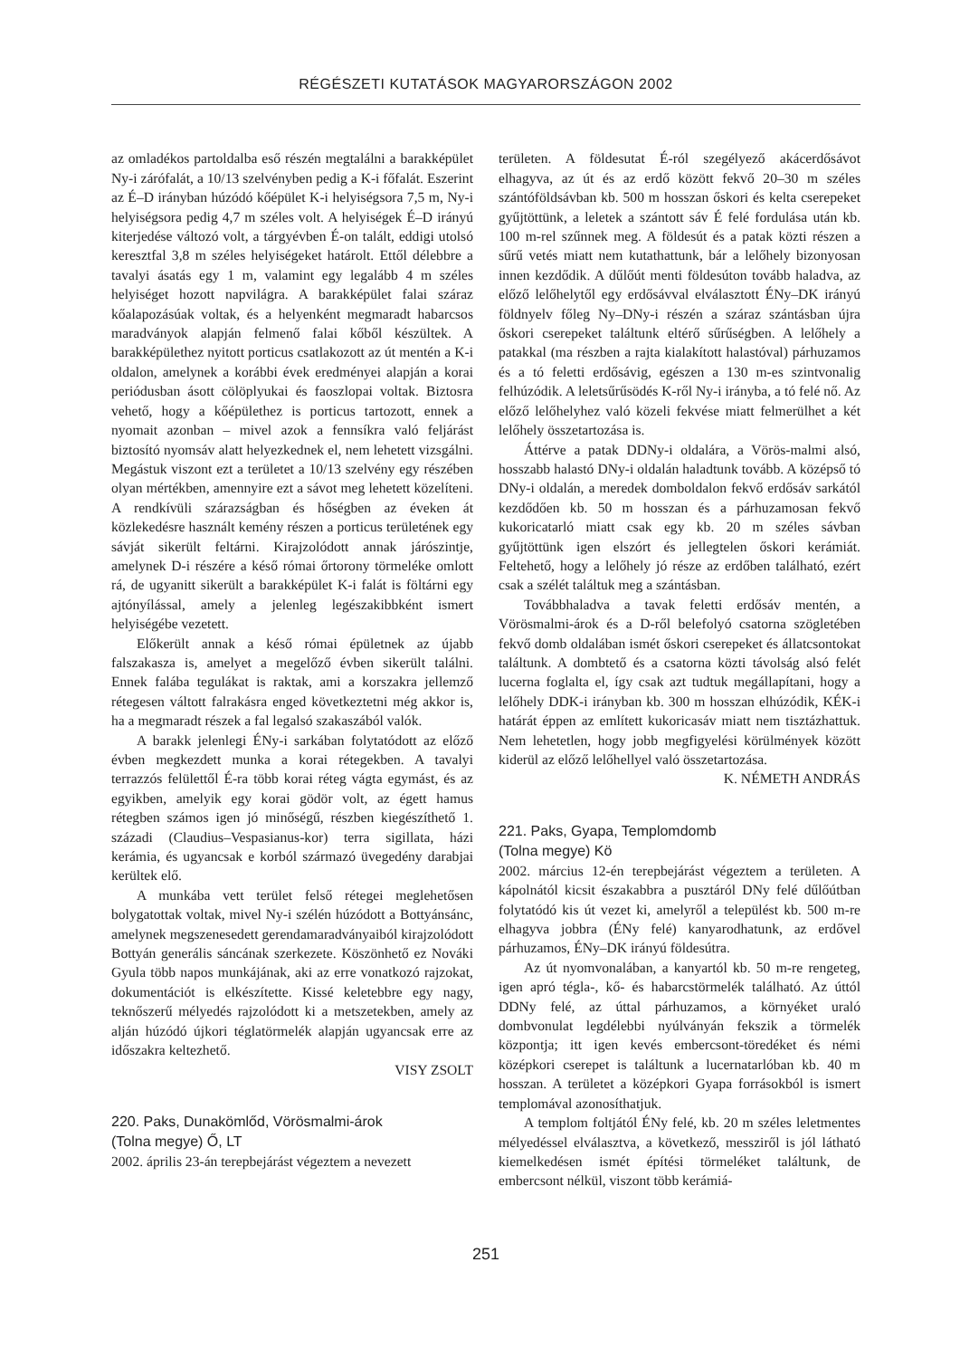RÉGÉSZETI KUTATÁSOK MAGYARORSZÁGON 2002
az omladékos partoldalba eső részén megtalálni a barakképület Ny-i zárófalát, a 10/13 szelvényben pedig a K-i főfalát. Eszerint az É–D irányban húzódó kőépület K-i helyiségsora 7,5 m, Ny-i helyiségsora pedig 4,7 m széles volt. A helyiségek É–D irányú kiterjedése változó volt, a tárgyévben É-on talált, eddigi utolsó keresztfal 3,8 m széles helyiségeket határolt. Ettől délebbre a tavalyi ásatás egy 1 m, valamint egy legalább 4 m széles helyiséget hozott napvilágra. A barakképület falai száraz kőalapozásúak voltak, és a helyenként megmaradt habarcsos maradványok alapján felmenő falai kőből készültek. A barakképülethez nyitott porticus csatlakozott az út mentén a K-i oldalon, amelynek a korábbi évek eredményei alapján a korai periódusban ásott cölöplyukai és faoszlopai voltak. Biztosra vehető, hogy a kőépülethez is porticus tartozott, ennek a nyomait azonban – mivel azok a fennsíkra való feljárást biztosító nyomsáv alatt helyezkednek el, nem lehetett vizsgálni. Megástuk viszont ezt a területet a 10/13 szelvény egy részében olyan mértékben, amennyire ezt a sávot meg lehetett közelíteni. A rendkívüli szárazságban és hőségben az éveken át közlekedésre használt kemény részen a porticus területének egy sávját sikerült feltárni. Kirajzolódott annak járószintje, amelynek D-i részére a késő római őrtorony törmeléke omlott rá, de ugyanitt sikerült a barakképület K-i falát is föltárni egy ajtónyílással, amely a jelenleg legészakibbként ismert helyiségébe vezetett.
Előkerült annak a késő római épületnek az újabb falszakasza is, amelyet a megelőző évben sikerült találni. Ennek falába tegulákat is raktak, ami a korszakra jellemző rétegesen váltott falrakásra enged következtetni még akkor is, ha a megmaradt részek a fal legalsó szakaszából valók.
A barakk jelenlegi ÉNy-i sarkában folytatódott az előző évben megkezdett munka a korai rétegekben. A tavalyi terrazzós felülettől É-ra több korai réteg vágta egymást, és az egyikben, amelyik egy korai gödör volt, az égett hamus rétegben számos igen jó minőségű, részben kiegészíthető 1. századi (Claudius–Vespasianus-kor) terra sigillata, házi kerámia, és ugyancsak e korból származó üvegedény darabjai kerültek elő.
A munkába vett terület felső rétegei meglehetősen bolygatottak voltak, mivel Ny-i szélén húzódott a Bottyánsánc, amelynek megszenesedett gerendamaradványaiból kirajzolódott Bottyán generális sáncának szerkezete. Köszönhető ez Nováki Gyula több napos munkájának, aki az erre vonatkozó rajzokat, dokumentációt is elkészítette. Kissé keletebbre egy nagy, teknőszerű mélyedés rajzolódott ki a metszetekben, amely az alján húzódó újkori téglatörmelék alapján ugyancsak erre az időszakra keltezhető.
VISY ZSOLT
220. Paks, Dunakömlőd, Vörösmalmi-árok
(Tolna megye) Ő, LT
2002. április 23-án terepbejárást végeztem a nevezett
területen. A földesutat É-ról szegélyező akácerdősávot elhagyva, az út és az erdő között fekvő 20–30 m széles szántóföldsávban kb. 500 m hosszan őskori és kelta cserepeket gyűjtöttünk, a leletek a szántott sáv É felé fordulása után kb. 100 m-rel szűnnek meg. A földesút és a patak közti részen a sűrű vetés miatt nem kutathattunk, bár a lelőhely bizonyosan innen kezdődik. A dűlőút menti földesúton tovább haladva, az előző lelőhelytől egy erdősávval elválasztott ÉNy–DK irányú földnyelv főleg Ny–DNy-i részén a száraz szántásban újra őskori cserepeket találtunk eltérő sűrűségben. A lelőhely a patakkal (ma részben a rajta kialakított halastóval) párhuzamos és a tó feletti erdősávig, egészen a 130 m-es szintvonalig felhúzódik. A leletsűrűsödés K-ről Ny-i irányba, a tó felé nő. Az előző lelőhelyhez való közeli fekvése miatt felmerülhet a két lelőhely összetartozása is.
Áttérve a patak DDNy-i oldalára, a Vörös-malmi alsó, hosszabb halastó DNy-i oldalán haladtunk tovább. A középső tó DNy-i oldalán, a meredek domboldalon fekvő erdősáv sarkától kezdődően kb. 50 m hosszan és a párhuzamosan fekvő kukoricatarló miatt csak egy kb. 20 m széles sávban gyűjtöttünk igen elszórt és jellegtelen őskori kerámiát. Feltehető, hogy a lelőhely jó része az erdőben található, ezért csak a szélét találtuk meg a szántásban.
Továbbhaladva a tavak feletti erdősáv mentén, a Vörösmalmi-árok és a D-ről belefolyó csatorna szögletében fekvő domb oldalában ismét őskori cserepeket és állatcsontokat találtunk. A dombtető és a csatorna közti távolság alsó felét lucerna foglalta el, így csak azt tudtuk megállapítani, hogy a lelőhely DDK-i irányban kb. 300 m hosszan elhúzódik, KÉK-i határát éppen az említett kukoricasáv miatt nem tisztázhattuk. Nem lehetetlen, hogy jobb megfigyelési körülmények között kiderül az előző lelőhellyel való összetartozása.
K. NÉMETH ANDRÁS
221. Paks, Gyapa, Templomdomb
(Tolna megye) Kö
2002. március 12-én terepbejárást végeztem a területen. A kápolnától kicsit északabbra a pusztáról DNy felé dűlőútban folytatódó kis út vezet ki, amelyről a települést kb. 500 m-re elhagyva jobbra (ÉNy felé) kanyarodhatunk, az erdővel párhuzamos, ÉNy–DK irányú földesútra.
Az út nyomvonalában, a kanyartól kb. 50 m-re rengeteg, igen apró tégla-, kő- és habarcstörmelék található. Az úttól DDNy felé, az úttal párhuzamos, a környéket uraló dombvonulat legdélebbi nyúlványán fekszik a törmelék központja; itt igen kevés embercsont-töredéket és némi középkori cserepet is találtunk a lucernatarlóban kb. 40 m hosszan. A területet a középkori Gyapa forrásokból is ismert templomával azonosíthatjuk.
A templom foltjától ÉNy felé, kb. 20 m széles leletmentes mélyedéssel elválasztva, a következő, messziről is jól látható kiemelkedésen ismét építési törmeléket találtunk, de embercsont nélkül, viszont több kerámiá-
251